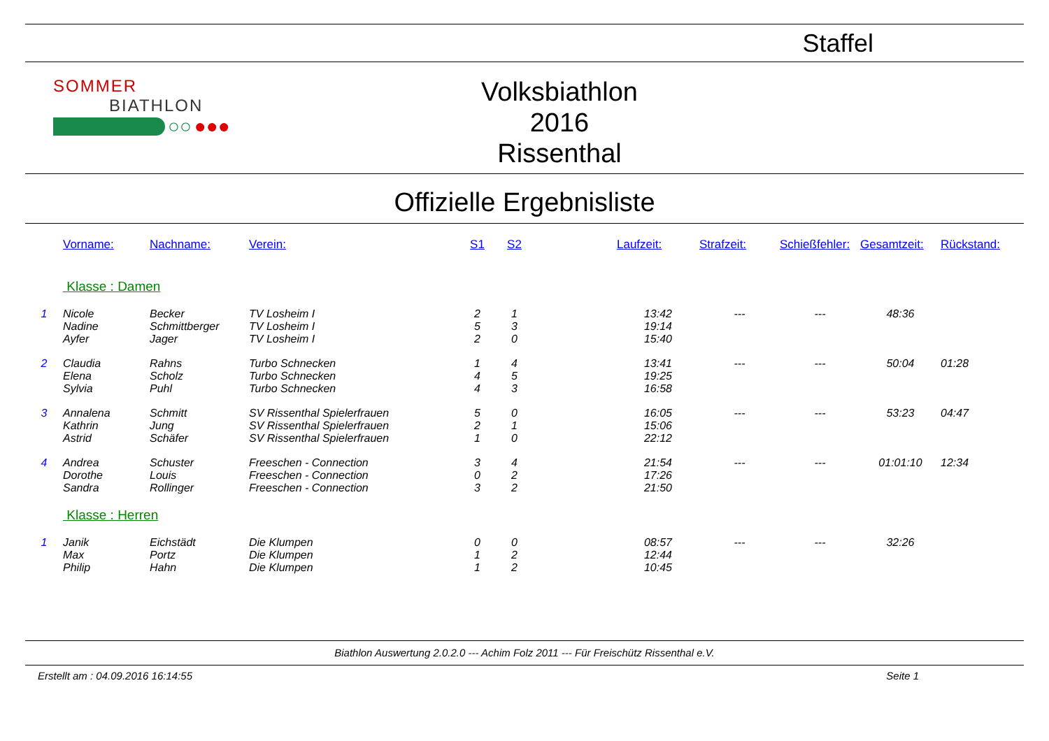Staffel
SOMMER
BIATHLON
○○ ●●●
Volksbiathlon
2016
Rissenthal
Offizielle Ergebnisliste
| | Vorname: | Nachname: | Verein: | S1 | S2 | | Laufzeit: | Strafzeit: | Schießfehler: | Gesamtzeit: | Rückstand: |
| --- | --- | --- | --- | --- | --- | --- | --- | --- | --- | --- | --- |
| | Klasse : Damen | | | | | | | | | | |
| 1 | Nicole | Becker | TV Losheim I | 2 | 1 | | 13:42 | --- | --- | 48:36 | |
| | Nadine | Schmittberger | TV Losheim I | 5 | 3 | | 19:14 | | | | |
| | Ayfer | Jager | TV Losheim I | 2 | 0 | | 15:40 | | | | |
| 2 | Claudia | Rahns | Turbo Schnecken | 1 | 4 | | 13:41 | --- | --- | 50:04 | 01:28 |
| | Elena | Scholz | Turbo Schnecken | 4 | 5 | | 19:25 | | | | |
| | Sylvia | Puhl | Turbo Schnecken | 4 | 3 | | 16:58 | | | | |
| 3 | Annalena | Schmitt | SV Rissenthal Spielerfrauen | 5 | 0 | | 16:05 | --- | --- | 53:23 | 04:47 |
| | Kathrin | Jung | SV Rissenthal Spielerfrauen | 2 | 1 | | 15:06 | | | | |
| | Astrid | Schäfer | SV Rissenthal Spielerfrauen | 1 | 0 | | 22:12 | | | | |
| 4 | Andrea | Schuster | Freeschen - Connection | 3 | 4 | | 21:54 | --- | --- | 01:01:10 | 12:34 |
| | Dorothe | Louis | Freeschen - Connection | 0 | 2 | | 17:26 | | | | |
| | Sandra | Rollinger | Freeschen - Connection | 3 | 2 | | 21:50 | | | | |
| | Klasse : Herren | | | | | | | | | | |
| 1 | Janik | Eichstädt | Die Klumpen | 0 | 0 | | 08:57 | --- | --- | 32:26 | |
| | Max | Portz | Die Klumpen | 1 | 2 | | 12:44 | | | | |
| | Philip | Hahn | Die Klumpen | 1 | 2 | | 10:45 | | | | |
Biathlon Auswertung 2.0.2.0 --- Achim Folz 2011 --- Für Freischütz Rissenthal e.V.
Erstellt am : 04.09.2016 16:14:55 Seite 1